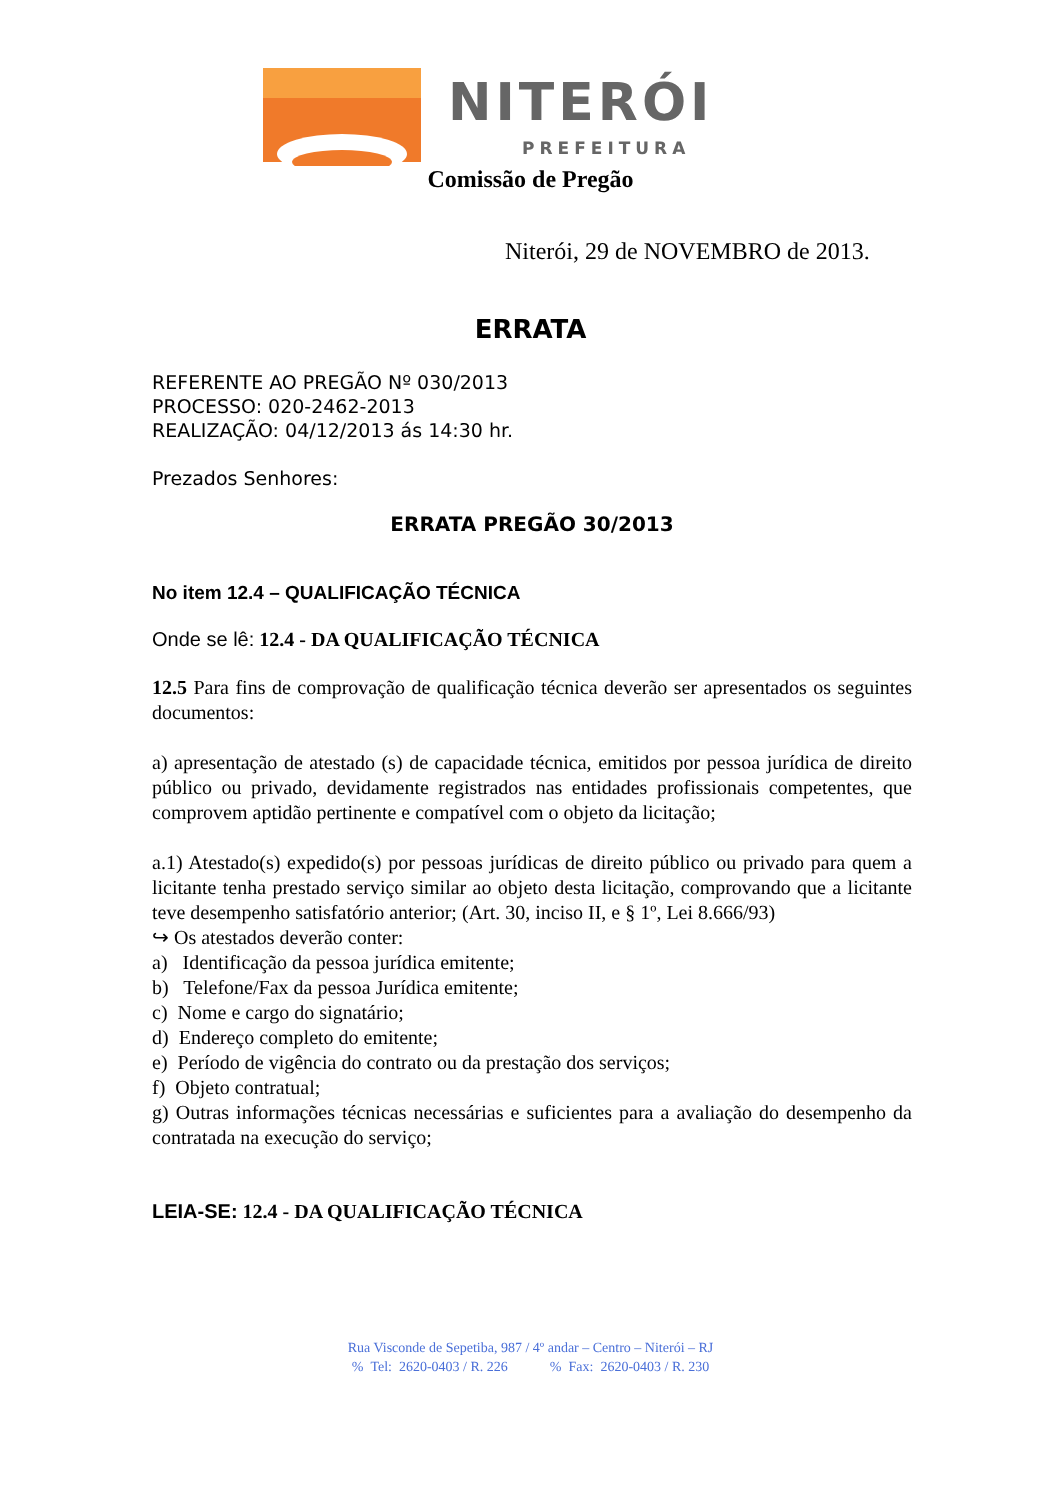NITERÓI
PREFEITURA
Comissão de Pregão
Niterói, 29 de NOVEMBRO de 2013.
ERRATA
REFERENTE AO PREGÃO Nº 030/2013
PROCESSO: 020-2462-2013
REALIZAÇÃO: 04/12/2013 ás 14:30 hr.
Prezados Senhores:
ERRATA PREGÃO 30/2013
No item 12.4 – QUALIFICAÇÃO TÉCNICA
Onde se lê: 12.4 - DA QUALIFICAÇÃO TÉCNICA
12.5 Para fins de comprovação de qualificação técnica deverão ser apresentados os seguintes documentos:
a) apresentação de atestado (s) de capacidade técnica, emitidos por pessoa jurídica de direito público ou privado, devidamente registrados nas entidades profissionais competentes, que comprovem aptidão pertinente e compatível com o objeto da licitação;
a.1) Atestado(s) expedido(s) por pessoas jurídicas de direito público ou privado para quem a licitante tenha prestado serviço similar ao objeto desta licitação, comprovando que a licitante teve desempenho satisfatório anterior; (Art. 30, inciso II, e § 1º, Lei 8.666/93)
↪ Os atestados deverão conter:
a) Identificação da pessoa jurídica emitente;
b) Telefone/Fax da pessoa Jurídica emitente;
c) Nome e cargo do signatário;
d) Endereço completo do emitente;
e) Período de vigência do contrato ou da prestação dos serviços;
f) Objeto contratual;
g) Outras informações técnicas necessárias e suficientes para a avaliação do desempenho da contratada na execução do serviço;
LEIA-SE: 12.4 - DA QUALIFICAÇÃO TÉCNICA
Rua Visconde de Sepetiba, 987 / 4º andar – Centro – Niterói – RJ
% Tel: 2620-0403 / R. 226 % Fax: 2620-0403 / R. 230